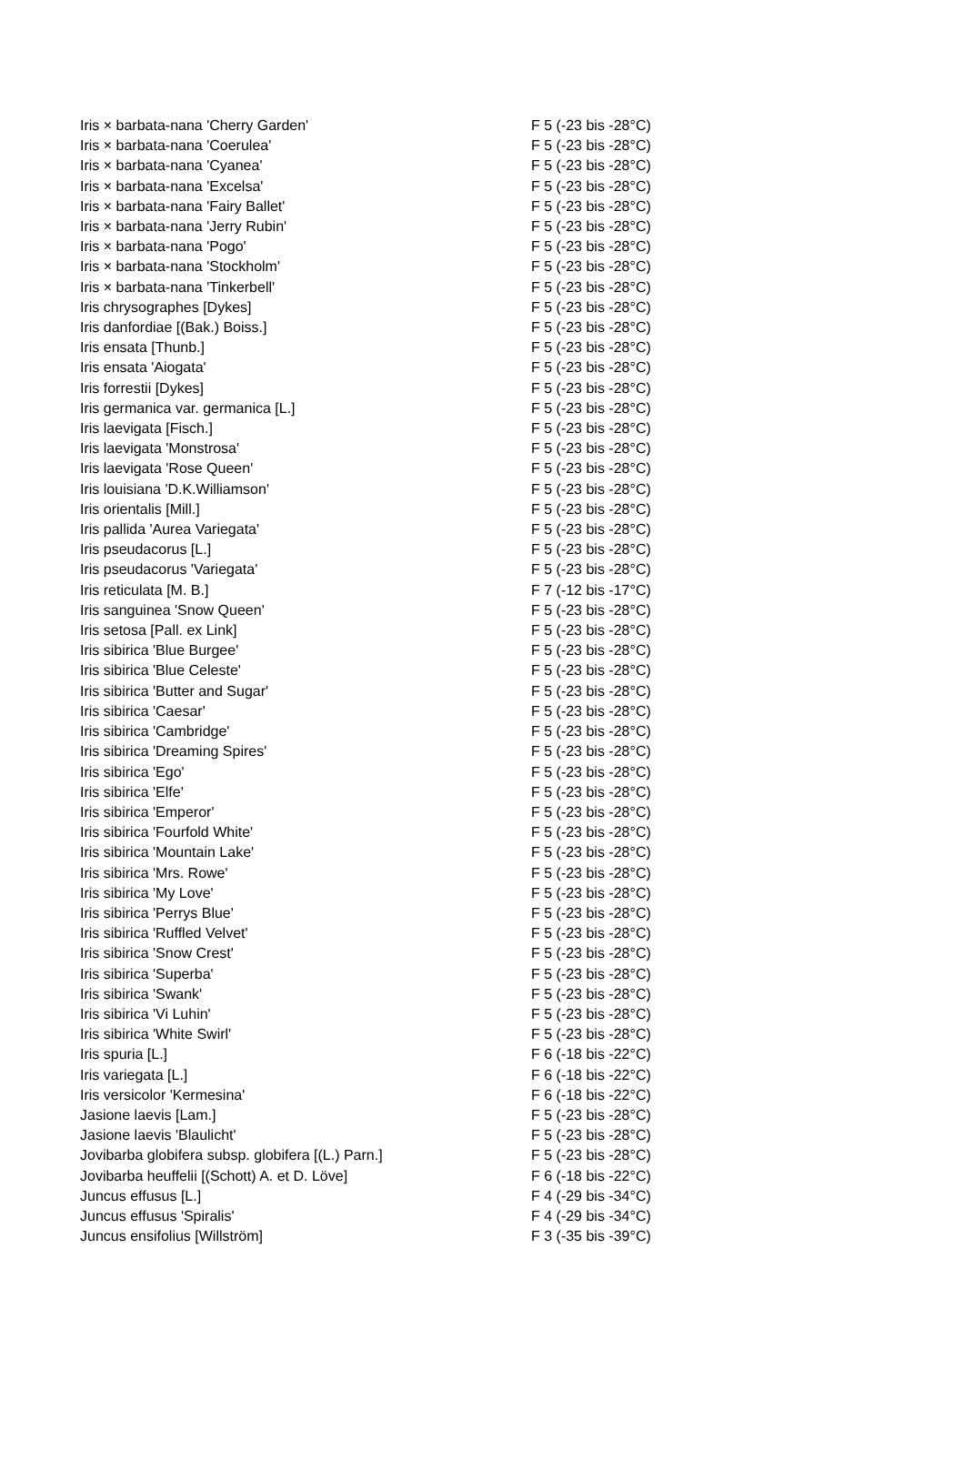| Iris × barbata-nana 'Cherry Garden' | F 5 (-23 bis -28°C) |
| Iris × barbata-nana 'Coerulea' | F 5 (-23 bis -28°C) |
| Iris × barbata-nana 'Cyanea' | F 5 (-23 bis -28°C) |
| Iris × barbata-nana 'Excelsa' | F 5 (-23 bis -28°C) |
| Iris × barbata-nana 'Fairy Ballet' | F 5 (-23 bis -28°C) |
| Iris × barbata-nana 'Jerry Rubin' | F 5 (-23 bis -28°C) |
| Iris × barbata-nana 'Pogo' | F 5 (-23 bis -28°C) |
| Iris × barbata-nana 'Stockholm' | F 5 (-23 bis -28°C) |
| Iris × barbata-nana 'Tinkerbell' | F 5 (-23 bis -28°C) |
| Iris chrysographes [Dykes] | F 5 (-23 bis -28°C) |
| Iris danfordiae [(Bak.) Boiss.] | F 5 (-23 bis -28°C) |
| Iris ensata [Thunb.] | F 5 (-23 bis -28°C) |
| Iris ensata 'Aiogata' | F 5 (-23 bis -28°C) |
| Iris forrestii [Dykes] | F 5 (-23 bis -28°C) |
| Iris germanica var. germanica [L.] | F 5 (-23 bis -28°C) |
| Iris laevigata [Fisch.] | F 5 (-23 bis -28°C) |
| Iris laevigata 'Monstrosa' | F 5 (-23 bis -28°C) |
| Iris laevigata 'Rose Queen' | F 5 (-23 bis -28°C) |
| Iris louisiana 'D.K.Williamson' | F 5 (-23 bis -28°C) |
| Iris orientalis [Mill.] | F 5 (-23 bis -28°C) |
| Iris pallida 'Aurea Variegata' | F 5 (-23 bis -28°C) |
| Iris pseudacorus [L.] | F 5 (-23 bis -28°C) |
| Iris pseudacorus 'Variegata' | F 5 (-23 bis -28°C) |
| Iris reticulata [M. B.] | F 7 (-12 bis -17°C) |
| Iris sanguinea 'Snow Queen' | F 5 (-23 bis -28°C) |
| Iris setosa [Pall. ex Link] | F 5 (-23 bis -28°C) |
| Iris sibirica 'Blue Burgee' | F 5 (-23 bis -28°C) |
| Iris sibirica 'Blue Celeste' | F 5 (-23 bis -28°C) |
| Iris sibirica 'Butter and Sugar' | F 5 (-23 bis -28°C) |
| Iris sibirica 'Caesar' | F 5 (-23 bis -28°C) |
| Iris sibirica 'Cambridge' | F 5 (-23 bis -28°C) |
| Iris sibirica 'Dreaming Spires' | F 5 (-23 bis -28°C) |
| Iris sibirica 'Ego' | F 5 (-23 bis -28°C) |
| Iris sibirica 'Elfe' | F 5 (-23 bis -28°C) |
| Iris sibirica 'Emperor' | F 5 (-23 bis -28°C) |
| Iris sibirica 'Fourfold White' | F 5 (-23 bis -28°C) |
| Iris sibirica 'Mountain Lake' | F 5 (-23 bis -28°C) |
| Iris sibirica 'Mrs. Rowe' | F 5 (-23 bis -28°C) |
| Iris sibirica 'My Love' | F 5 (-23 bis -28°C) |
| Iris sibirica 'Perrys Blue' | F 5 (-23 bis -28°C) |
| Iris sibirica 'Ruffled Velvet' | F 5 (-23 bis -28°C) |
| Iris sibirica 'Snow Crest' | F 5 (-23 bis -28°C) |
| Iris sibirica 'Superba' | F 5 (-23 bis -28°C) |
| Iris sibirica 'Swank' | F 5 (-23 bis -28°C) |
| Iris sibirica 'Vi Luhin' | F 5 (-23 bis -28°C) |
| Iris sibirica 'White Swirl' | F 5 (-23 bis -28°C) |
| Iris spuria [L.] | F 6 (-18 bis -22°C) |
| Iris variegata [L.] | F 6 (-18 bis -22°C) |
| Iris versicolor 'Kermesina' | F 6 (-18 bis -22°C) |
| Jasione laevis [Lam.] | F 5 (-23 bis -28°C) |
| Jasione laevis 'Blaulicht' | F 5 (-23 bis -28°C) |
| Jovibarba globifera subsp. globifera [(L.) Parn.] | F 5 (-23 bis -28°C) |
| Jovibarba heuffelii [(Schott) A. et D. Löve] | F 6 (-18 bis -22°C) |
| Juncus effusus [L.] | F 4 (-29 bis -34°C) |
| Juncus effusus 'Spiralis' | F 4 (-29 bis -34°C) |
| Juncus ensifolius [Willström] | F 3 (-35 bis -39°C) |